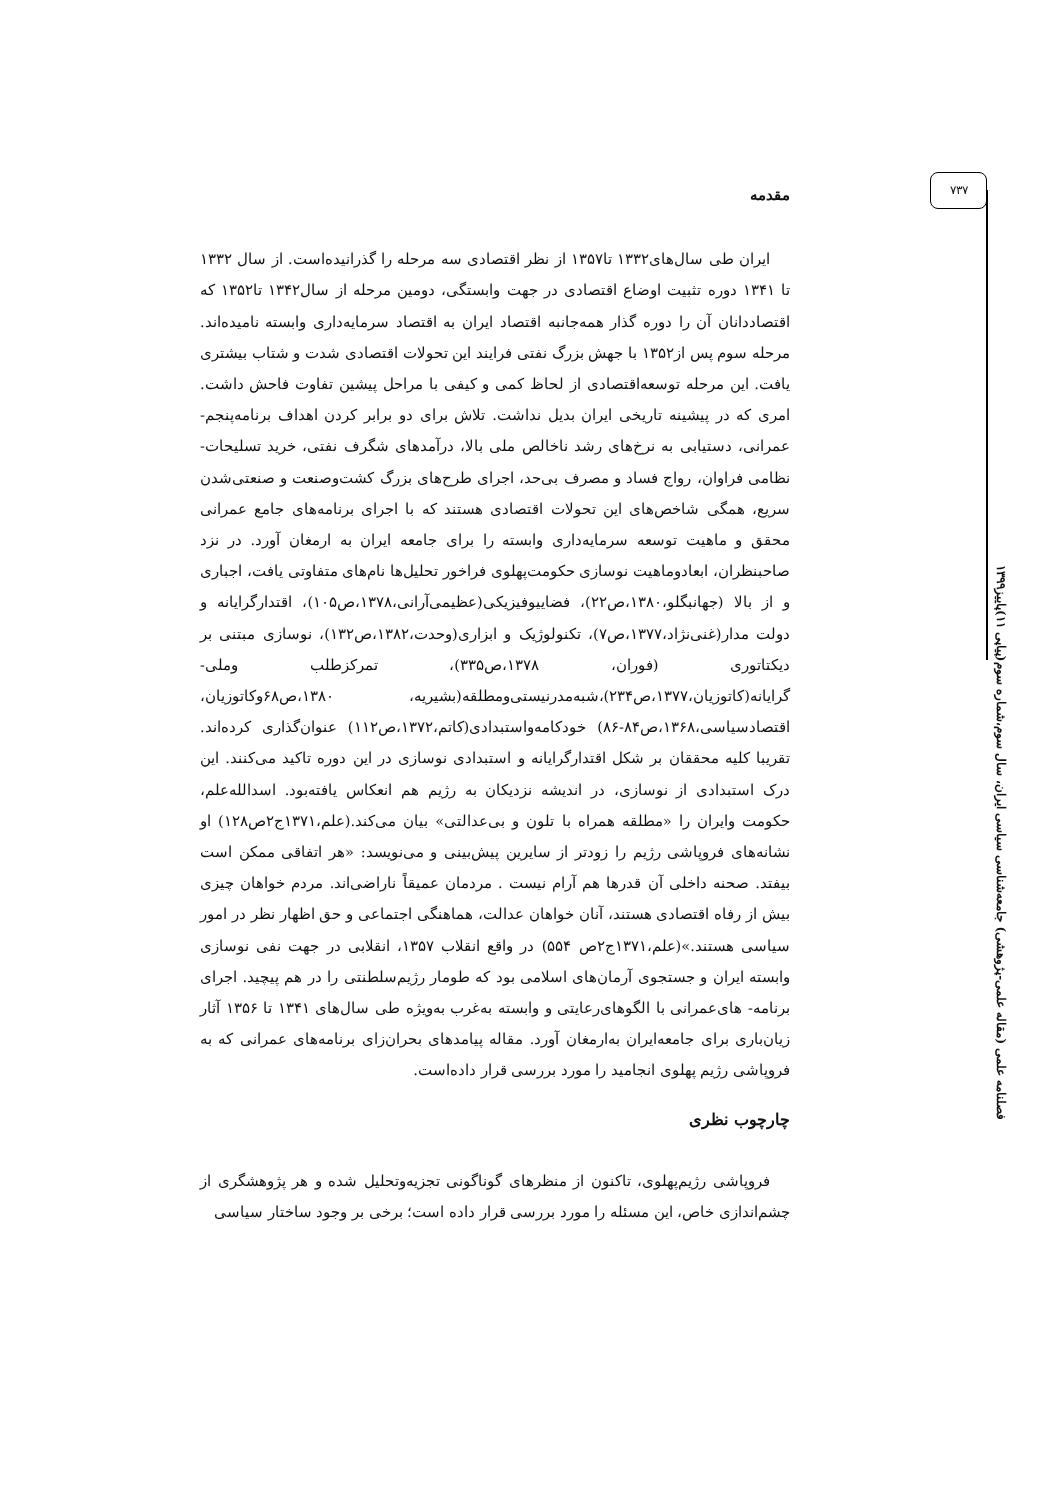۷۳۷
فصلنامه علمی (مقاله علمی-پژوهشی) جامعه‌شناسی سیاسی ایران، سال سوم،شماره سوم(پیاپی ۱۱)پاییز۱۳۹۹
مقدمه
ایران طی سال‌های۱۳۳۲ تا۱۳۵۷ از نظر اقتصادی سه مرحله را گذرانیده‌است. از سال ۱۳۳۲ تا ۱۳۴۱ دوره تثبیت اوضاع اقتصادی در جهت وابستگی، دومین مرحله از سال۱۳۴۲ تا۱۳۵۲ که اقتصاددانان آن را دوره گذار همه‌جانبه اقتصاد ایران به اقتصاد سرمایه‌داری وابسته نامیده‌اند. مرحله سوم پس از۱۳۵۲ با جهش بزرگ نفتی فرایند این تحولات اقتصادی شدت و شتاب بیشتری یافت. این مرحله توسعه‌اقتصادی از لحاظ کمی و کیفی با مراحل پیشین تفاوت فاحش داشت. امری که در پیشینه تاریخی ایران بدیل نداشت. تلاش برای دو برابر کردن اهداف برنامه‌پنجم- عمرانی، دستیابی به نرخ‌های رشد ناخالص ملی بالا، درآمدهای شگرف نفتی، خرید تسلیحات- نظامی فراوان، رواج فساد و مصرف بی‌حد، اجرای طرح‌های بزرگ کشت‌وصنعت و صنعتی‌شدن سریع، همگی شاخص‌های این تحولات اقتصادی هستند که با اجرای برنامه‌های جامع عمرانی محقق و ماهیت توسعه سرمایه‌داری وابسته را برای جامعه ایران به ارمغان آورد. در نزد صاحبنظران، ابعادوماهیت نوسازی حکومت‌پهلوی فراخور تحلیل‌ها نام‌های متفاوتی یافت، اجباری و از بالا (جهانبگلو،۱۳۸۰،ص۲۲)، فضاییوفیزیکی(عظیمی‌آرانی،۱۳۷۸،ص۱۰۵)، اقتدارگرایانه و دولت مدار(غنی‌نژاد،۱۳۷۷،ص۷)، تکنولوژیک و ابزاری(وحدت،۱۳۸۲،ص۱۳۲)، نوسازی مبتنی بر دیکتاتوری (فوران، ۱۳۷۸،ص۳۳۵)، تمرکزطلب وملی- گرایانه(کاتوزیان،۱۳۷۷،ص۲۳۴)،شبه‌مدرنیستی‌ومطلقه(بشیریه، ۱۳۸۰،ص۶۸وکاتوزیان، اقتصادسیاسی،۱۳۶۸،ص۸۴-۸۶) خودکامه‌واستبدادی(کاتم،۱۳۷۲،ص۱۱۲) عنوان‌گذاری کرده‌اند. تقریبا کلیه محققان بر شکل اقتدارگرایانه و استبدادی نوسازی در این دوره تاکید می‌کنند. این درک استبدادی از نوسازی، در اندیشه نزدیکان به رژیم هم انعکاس یافته‌بود. اسدالله‌علم، حکومت وایران را «مطلقه همراه با تلون و بی‌عدالتی» بیان می‌کند.(علم،۱۳۷۱ج۲ص۱۲۸) او نشانه‌های فروپاشی رژیم را زودتر از سایرین پیش‌بینی و می‌نویسد: «هر اتفاقی ممکن است بیفتد. صحنه داخلی آن قدرها هم آرام نیست . مردمان عمیقاً ناراضی‌اند. مردم خواهان چیزی بیش از رفاه اقتصادی هستند، آنان خواهان عدالت، هماهنگی اجتماعی و حق اظهار نظر در امور سیاسی هستند.»(علم،۱۳۷۱ج۲ص ۵۵۴) در واقع انقلاب ۱۳۵۷، انقلابی در جهت نفی نوسازی وابسته ایران و جستجوی آرمان‌های اسلامی بود که طومار رژیم‌سلطنتی را در هم پیچید. اجرای برنامه- های‌عمرانی با الگوهای‌رعایتی و وابسته به‌غرب به‌ویژه طی سال‌های ۱۳۴۱ تا ۱۳۵۶ آثار زیان‌باری برای جامعه‌ایران به‌ارمغان آورد. مقاله پیامدهای بحران‌زای برنامه‌های عمرانی که به فروپاشی رژیم پهلوی انجامید را مورد بررسی قرار داده‌است.
چارچوب نظری
فروپاشی رژیم‌پهلوی، تاکنون از منظرهای گوناگونی تجزیه‌وتحلیل شده و هر پژوهشگری از چشم‌اندازی خاص، این مسئله را مورد بررسی قرار داده است؛ برخی بر وجود ساختار سیاسی